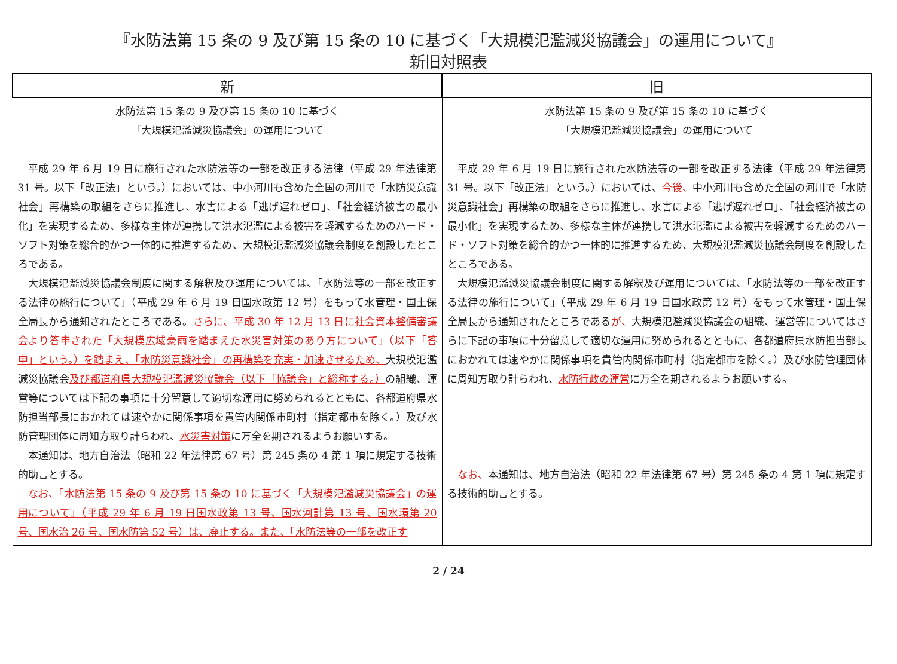『水防法第 15 条の 9 及び第 15 条の 10 に基づく「大規模氾濫減災協議会」の運用について』
新旧対照表
| 新 | 旧 |
| --- | --- |
| 水防法第 15 条の 9 及び第 15 条の 10 に基づく 「大規模氾濫減災協議会」の運用について 平成 29 年 6 月 19 日に施行された水防法等の一部を改正する法律（平成 29 年法律第 31 号。以下「改正法」という。）においては、中小河川も含めた全国の河川で「水防災意識社会」再構築の取組をさらに推進し、水害による「逃げ遅れゼロ」、「社会経済被害の最小化」を実現するため、多様な主体が連携して洪水氾濫による被害を軽減するためのハード・ソフト対策を総合的かつ一体的に推進するため、大規模氾濫減災協議会制度を創設したところである。 大規模氾濫減災協議会制度に関する解釈及び運用については、「水防法等の一部を改正する法律の施行について」（平成 29 年 6 月 19 日国水政第 12 号）をもって水管理・国土保全局長から通知されたところである。 さらに、平成 30 年 12 月 13 日に社会資本整備審議会より答申された「大規模広域豪雨を踏まえた水災害対策のあり方について」（以下「答申」という。）を踏まえ、「水防災意識社会」の再構築を充実・加速させるため、 大規模氾濫減災協議会 及び都道府県大規模氾濫減災協議会（以下「協議会」と総称する。） の組織、運営等については下記の事項に十分留意して適切な運用に努められるとともに、各都道府県水防担当部長におかれては速やかに関係事項を貴管内関係市町村（指定都市を除く。）及び水防管理団体に周知方取り計らわれ、 水災害対策 に万全を期されるようお願いする。 本通知は、地方自治法（昭和 22 年法律第 67 号）第 245 条の 4 第 1 項に規定する技術的助言とする。 なお、「水防法第 15 条の 9 及び第 15 条の 10 に基づく「大規模氾濫減災協議会」の運用について」（平成 29 年 6 月 19 日国水政第 13 号、国水河計第 13 号、国水環第 20 号、国水治 26 号、国水防第 52 号）は、廃止する。また、「水防法等の一部を改正す | 水防法第 15 条の 9 及び第 15 条の 10 に基づく 「大規模氾濫減災協議会」の運用について 平成 29 年 6 月 19 日に施行された水防法等の一部を改正する法律（平成 29 年法律第 31 号。以下「改正法」という。）においては、 今後、 中小河川も含めた全国の河川で「水防災意識社会」再構築の取組をさらに推進し、水害による「逃げ遅れゼロ」、「社会経済被害の最小化」を実現するため、多様な主体が連携して洪水氾濫による被害を軽減するためのハード・ソフト対策を総合的かつ一体的に推進するため、大規模氾濫減災協議会制度を創設したところである。 大規模氾濫減災協議会制度に関する解釈及び運用については、「水防法等の一部を改正する法律の施行について」（平成 29 年 6 月 19 日国水政第 12 号）をもって水管理・国土保全局長から通知されたところである が、 大規模氾濫減災協議会の組織、運営等についてはさらに下記の事項に十分留意して適切な運用に努められるとともに、各都道府県水防担当部長におかれては速やかに関係事項を貴管内関係市町村（指定都市を除く。）及び水防管理団体に周知方取り計らわれ、 水防行政の運営 に万全を期されるようお願いする。 なお、 本通知は、地方自治法（昭和 22 年法律第 67 号）第 245 条の 4 第 1 項に規定する技術的助言とする。 |
2 / 24